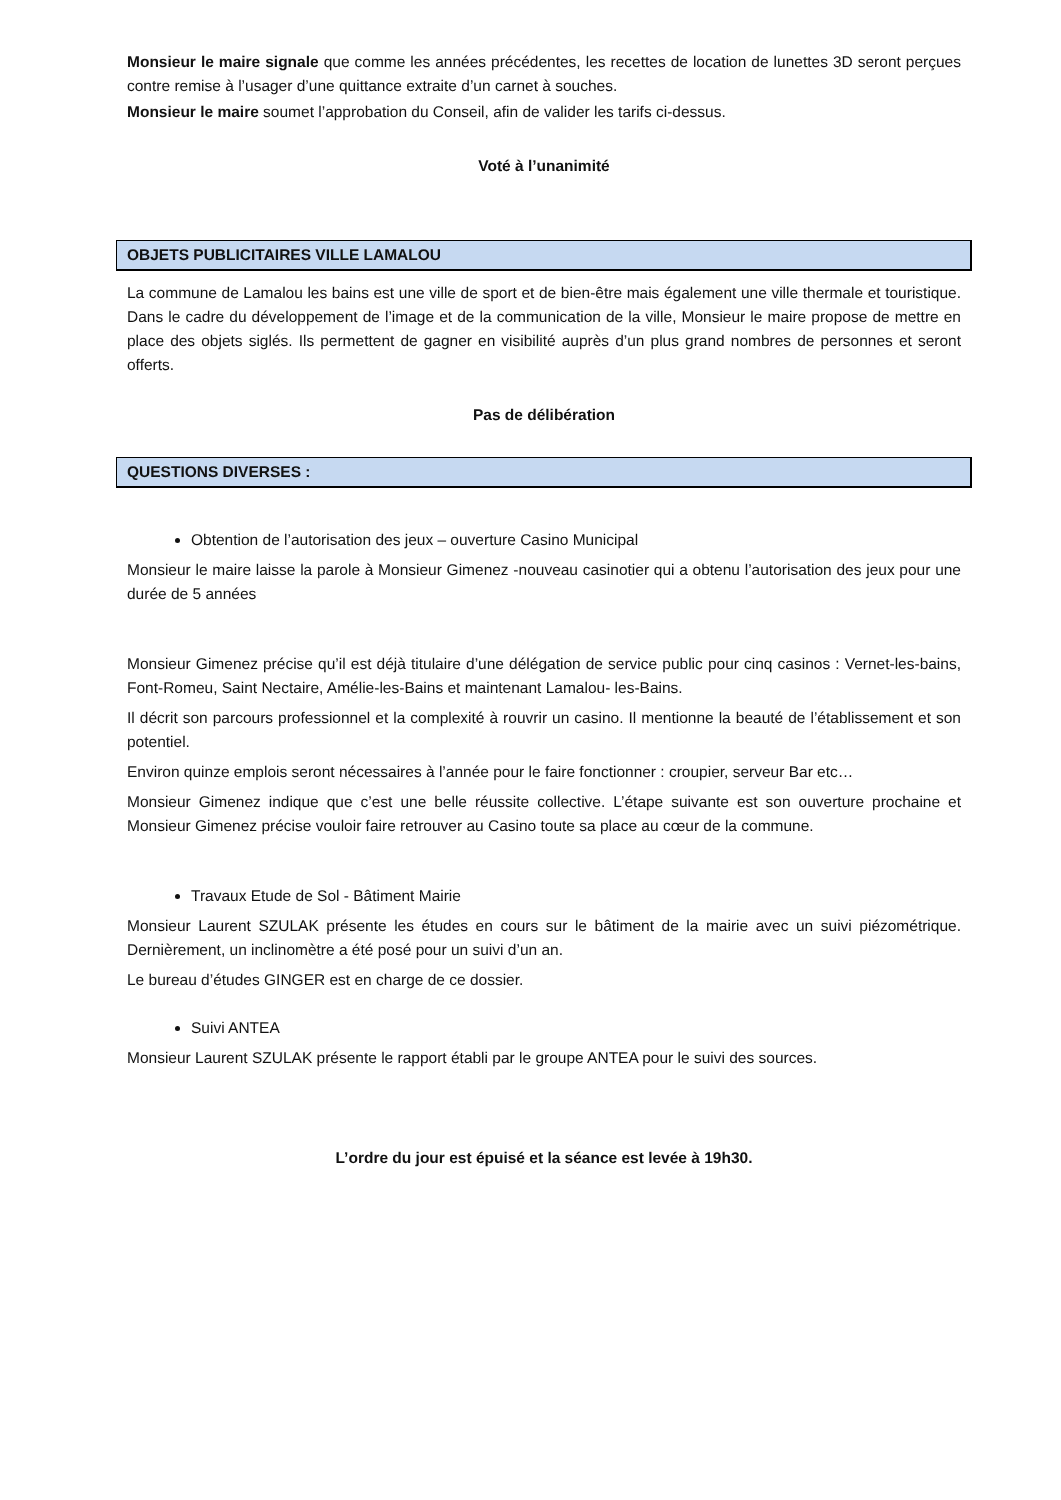Monsieur le maire signale que comme les années précédentes, les recettes de location de lunettes 3D seront perçues contre remise à l’usager d’une quittance extraite d’un carnet à souches.
Monsieur le maire soumet l’approbation du Conseil, afin de valider les tarifs ci-dessus.
Voté à l’unanimité
OBJETS PUBLICITAIRES VILLE LAMALOU
La commune de Lamalou les bains est une ville de sport et de bien-être mais également une ville thermale et touristique. Dans le cadre du développement de l’image et de la communication de la ville, Monsieur le maire propose de mettre en place des objets siglés. Ils permettent de gagner en visibilité auprès d’un plus grand nombres de personnes et seront offerts.
Pas de délibération
QUESTIONS DIVERSES :
Obtention de l’autorisation des jeux – ouverture Casino Municipal
Monsieur le maire laisse la parole à Monsieur Gimenez -nouveau casinotier qui a obtenu l’autorisation des jeux pour une durée de 5 années
Monsieur Gimenez précise qu’il est déjà titulaire d’une délégation de service public pour cinq casinos : Vernet-les-bains, Font-Romeu, Saint Nectaire, Amélie-les-Bains et maintenant Lamalou- les-Bains.
Il décrit son parcours professionnel et la complexité à rouvrir un casino. Il mentionne la beauté de l’établissement et son potentiel.
Environ quinze emplois seront nécessaires à l’année pour le faire fonctionner : croupier, serveur Bar etc…
Monsieur Gimenez indique que c’est une belle réussite collective. L’étape suivante est son ouverture prochaine et Monsieur Gimenez précise vouloir faire retrouver au Casino toute sa place au cœur de la commune.
Travaux Etude de Sol - Bâtiment Mairie
Monsieur Laurent SZULAK présente les études en cours sur le bâtiment de la mairie avec un suivi piézométrique. Dernièrement, un inclinomètre a été posé pour un suivi d’un an.
Le bureau d’études GINGER est en charge de ce dossier.
Suivi ANTEA
Monsieur Laurent SZULAK présente le rapport établi par le groupe ANTEA pour le suivi des sources.
L’ordre du jour est épuisé et la séance est levée à 19h30.